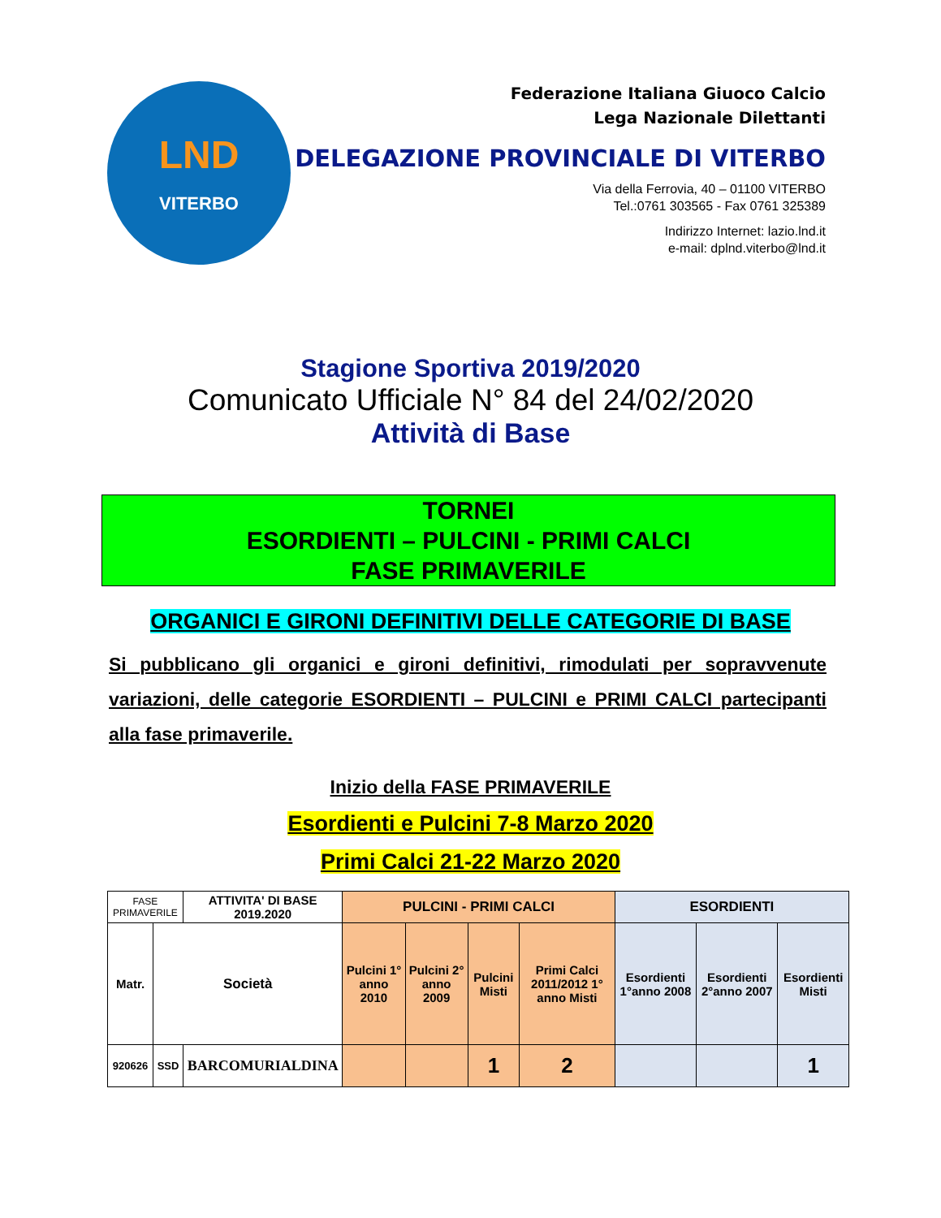LND
VITERBO
Federazione Italiana Giuoco Calcio
Lega Nazionale Dilettanti
DELEGAZIONE PROVINCIALE DI VITERBO
Via della Ferrovia, 40 – 01100 VITERBO
Tel.:0761 303565 - Fax 0761 325389
Indirizzo Internet: lazio.lnd.it
e-mail: dplnd.viterbo@lnd.it
Stagione Sportiva 2019/2020
Comunicato Ufficiale N° 84 del 24/02/2020
Attività di Base
TORNEI
ESORDIENTI – PULCINI - PRIMI CALCI
FASE PRIMAVERILE
ORGANICI E GIRONI DEFINITIVI DELLE CATEGORIE DI BASE
Si pubblicano gli organici e gironi definitivi, rimodulati per sopravvenute variazioni, delle categorie ESORDIENTI – PULCINI e PRIMI CALCI partecipanti alla fase primaverile.
Inizio della FASE PRIMAVERILE
Esordienti e Pulcini 7-8 Marzo 2020
Primi Calci 21-22 Marzo 2020
| FASE PRIMAVERILE | | ATTIVITA' DI BASE 2019.2020 | PULCINI - PRIMI CALCI | | | | ESORDIENTI | | |
| Matr. | Società | | Pulcini 1° anno 2010 | Pulcini 2° anno 2009 | Pulcini Misti | Primi Calci 2011/2012 1° anno Misti | Esordienti 1°anno 2008 | Esordienti 2°anno 2007 | Esordienti Misti |
| 920626 | SSD | BARCOMURIALDINA | | | 1 | 2 | | | 1 |